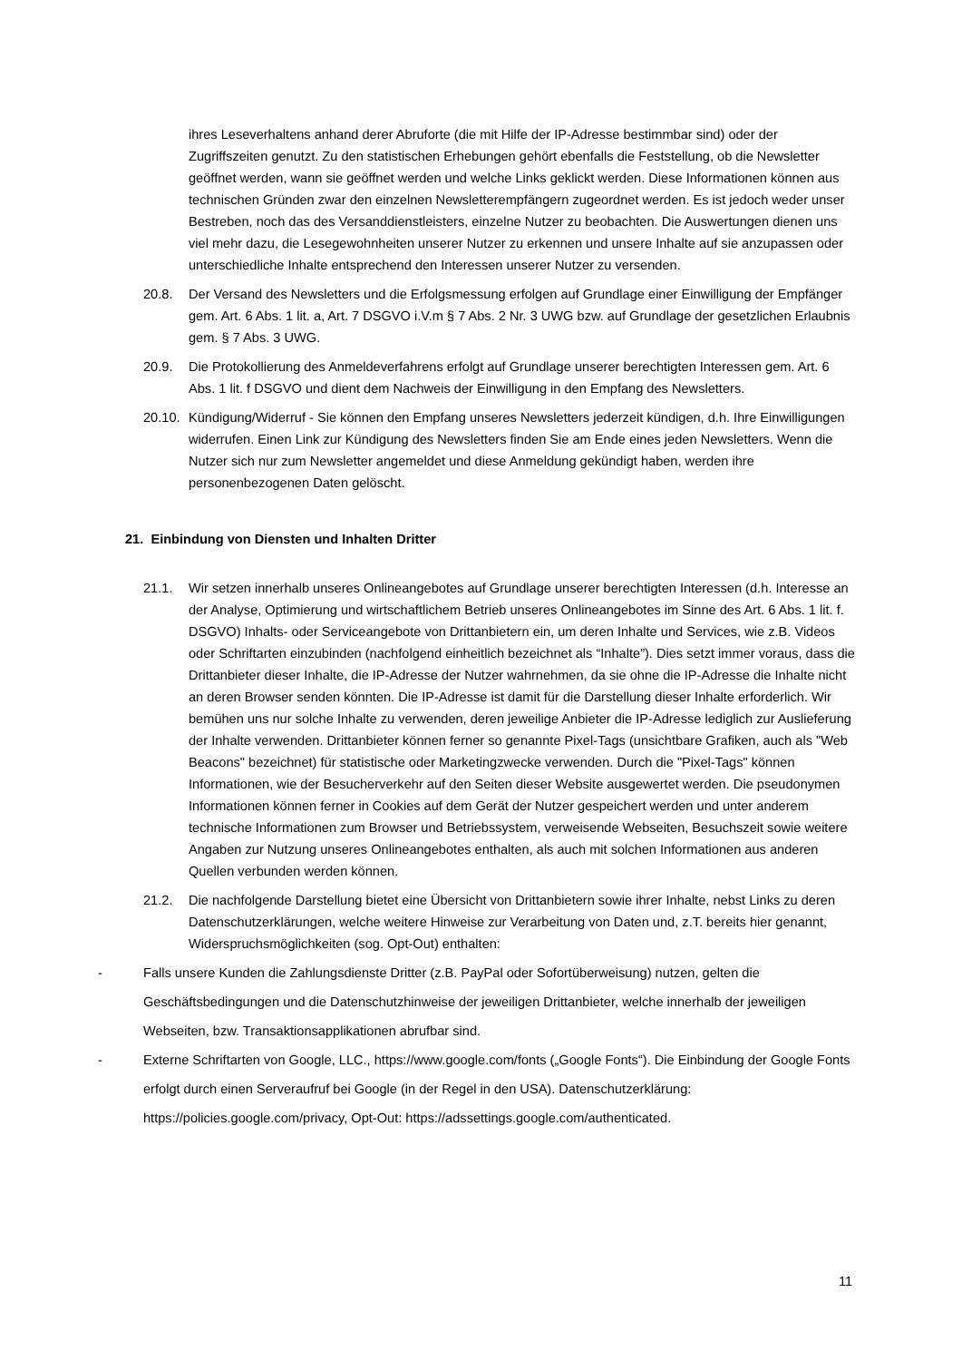ihres Leseverhaltens anhand derer Abruforte (die mit Hilfe der IP-Adresse bestimmbar sind) oder der Zugriffszeiten genutzt. Zu den statistischen Erhebungen gehört ebenfalls die Feststellung, ob die Newsletter geöffnet werden, wann sie geöffnet werden und welche Links geklickt werden. Diese Informationen können aus technischen Gründen zwar den einzelnen Newsletterempfängern zugeordnet werden. Es ist jedoch weder unser Bestreben, noch das des Versanddienstleisters, einzelne Nutzer zu beobachten. Die Auswertungen dienen uns viel mehr dazu, die Lesegewohnheiten unserer Nutzer zu erkennen und unsere Inhalte auf sie anzupassen oder unterschiedliche Inhalte entsprechend den Interessen unserer Nutzer zu versenden.
20.8. Der Versand des Newsletters und die Erfolgsmessung erfolgen auf Grundlage einer Einwilligung der Empfänger gem. Art. 6 Abs. 1 lit. a, Art. 7 DSGVO i.V.m § 7 Abs. 2 Nr. 3 UWG bzw. auf Grundlage der gesetzlichen Erlaubnis gem. § 7 Abs. 3 UWG.
20.9. Die Protokollierung des Anmeldeverfahrens erfolgt auf Grundlage unserer berechtigten Interessen gem. Art. 6 Abs. 1 lit. f DSGVO und dient dem Nachweis der Einwilligung in den Empfang des Newsletters.
20.10. Kündigung/Widerruf - Sie können den Empfang unseres Newsletters jederzeit kündigen, d.h. Ihre Einwilligungen widerrufen. Einen Link zur Kündigung des Newsletters finden Sie am Ende eines jeden Newsletters. Wenn die Nutzer sich nur zum Newsletter angemeldet und diese Anmeldung gekündigt haben, werden ihre personenbezogenen Daten gelöscht.
21. Einbindung von Diensten und Inhalten Dritter
21.1. Wir setzen innerhalb unseres Onlineangebotes auf Grundlage unserer berechtigten Interessen (d.h. Interesse an der Analyse, Optimierung und wirtschaftlichem Betrieb unseres Onlineangebotes im Sinne des Art. 6 Abs. 1 lit. f. DSGVO) Inhalts- oder Serviceangebote von Drittanbietern ein, um deren Inhalte und Services, wie z.B. Videos oder Schriftarten einzubinden (nachfolgend einheitlich bezeichnet als “Inhalte”). Dies setzt immer voraus, dass die Drittanbieter dieser Inhalte, die IP-Adresse der Nutzer wahrnehmen, da sie ohne die IP-Adresse die Inhalte nicht an deren Browser senden könnten. Die IP-Adresse ist damit für die Darstellung dieser Inhalte erforderlich. Wir bemühen uns nur solche Inhalte zu verwenden, deren jeweilige Anbieter die IP-Adresse lediglich zur Auslieferung der Inhalte verwenden. Drittanbieter können ferner so genannte Pixel-Tags (unsichtbare Grafiken, auch als "Web Beacons" bezeichnet) für statistische oder Marketingzwecke verwenden. Durch die "Pixel-Tags" können Informationen, wie der Besucherverkehr auf den Seiten dieser Website ausgewertet werden. Die pseudonymen Informationen können ferner in Cookies auf dem Gerät der Nutzer gespeichert werden und unter anderem technische Informationen zum Browser und Betriebssystem, verweisende Webseiten, Besuchszeit sowie weitere Angaben zur Nutzung unseres Onlineangebotes enthalten, als auch mit solchen Informationen aus anderen Quellen verbunden werden können.
21.2. Die nachfolgende Darstellung bietet eine Übersicht von Drittanbietern sowie ihrer Inhalte, nebst Links zu deren Datenschutzerklärungen, welche weitere Hinweise zur Verarbeitung von Daten und, z.T. bereits hier genannt, Widerspruchsmöglichkeiten (sog. Opt-Out) enthalten:
- Falls unsere Kunden die Zahlungsdienste Dritter (z.B. PayPal oder Sofortüberweisung) nutzen, gelten die Geschäftsbedingungen und die Datenschutzhinweise der jeweiligen Drittanbieter, welche innerhalb der jeweiligen Webseiten, bzw. Transaktionsapplikationen abrufbar sind.
- Externe Schriftarten von Google, LLC., https://www.google.com/fonts („Google Fonts“). Die Einbindung der Google Fonts erfolgt durch einen Serveraufruf bei Google (in der Regel in den USA). Datenschutzerklärung: https://policies.google.com/privacy, Opt-Out: https://adssettings.google.com/authenticated.
11